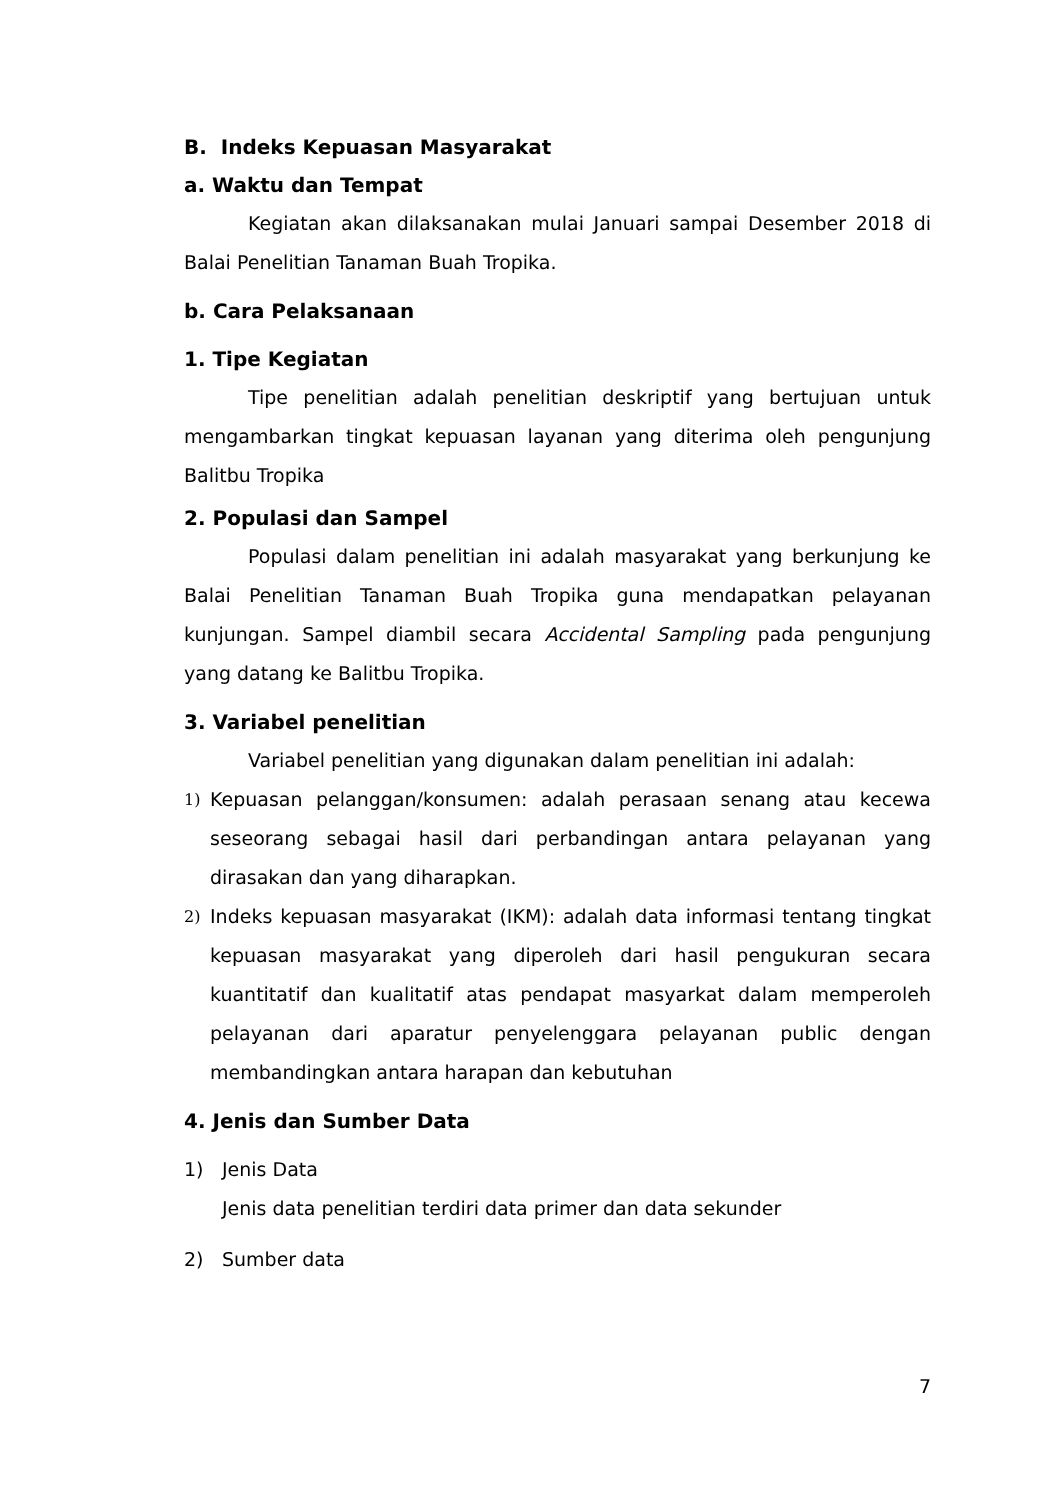B. Indeks Kepuasan Masyarakat
a. Waktu dan Tempat
Kegiatan akan dilaksanakan mulai Januari sampai Desember 2018 di Balai Penelitian Tanaman Buah Tropika.
b. Cara Pelaksanaan
1. Tipe Kegiatan
Tipe penelitian adalah penelitian deskriptif yang bertujuan untuk mengambarkan tingkat kepuasan layanan yang diterima oleh pengunjung Balitbu Tropika
2. Populasi dan Sampel
Populasi dalam penelitian ini adalah masyarakat yang berkunjung ke Balai Penelitian Tanaman Buah Tropika guna mendapatkan pelayanan kunjungan. Sampel diambil secara Accidental Sampling pada pengunjung yang datang ke Balitbu Tropika.
3. Variabel penelitian
Variabel penelitian yang digunakan dalam penelitian ini adalah:
1) Kepuasan pelanggan/konsumen: adalah perasaan senang atau kecewa seseorang sebagai hasil dari perbandingan antara pelayanan yang dirasakan dan yang diharapkan.
2) Indeks kepuasan masyarakat (IKM): adalah data informasi tentang tingkat kepuasan masyarakat yang diperoleh dari hasil pengukuran secara kuantitatif dan kualitatif atas pendapat masyarkat dalam memperoleh pelayanan dari aparatur penyelenggara pelayanan public dengan membandingkan antara harapan dan kebutuhan
4. Jenis dan Sumber Data
1) Jenis Data
Jenis data penelitian terdiri data primer dan data sekunder
2) Sumber data
7